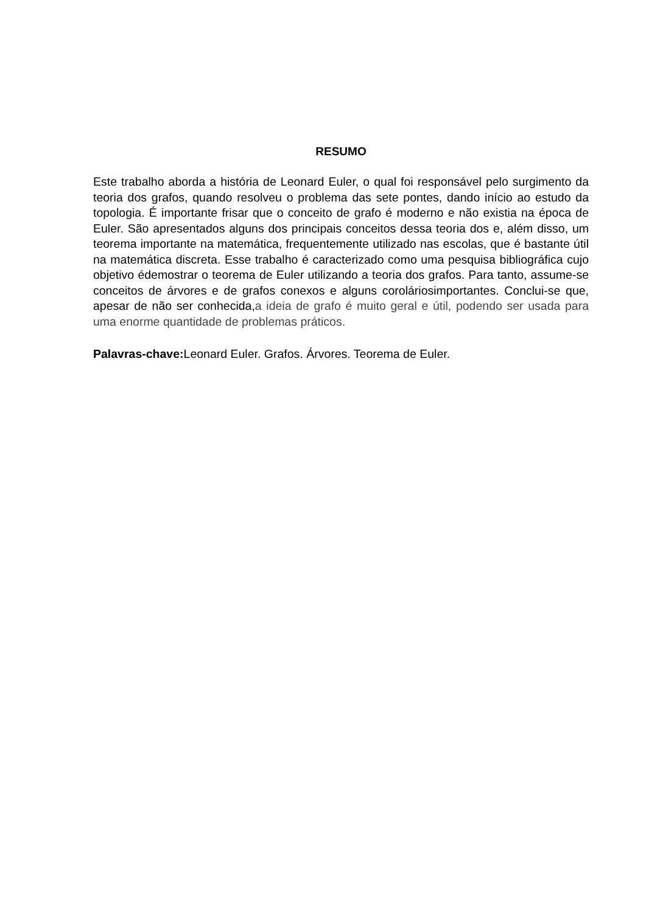RESUMO
Este trabalho aborda a história de Leonard Euler, o qual foi responsável pelo surgimento da teoria dos grafos, quando resolveu o problema das sete pontes, dando início ao estudo da topologia. É importante frisar que o conceito de grafo é moderno e não existia na época de Euler. São apresentados alguns dos principais conceitos dessa teoria dos e, além disso, um teorema importante na matemática, frequentemente utilizado nas escolas, que é bastante útil na matemática discreta. Esse trabalho é caracterizado como uma pesquisa bibliográfica cujo objetivo édemostrar o teorema de Euler utilizando a teoria dos grafos. Para tanto, assume-se conceitos de árvores e de grafos conexos e alguns coroláriosimportantes. Conclui-se que, apesar de não ser conhecida,a ideia de grafo é muito geral e útil, podendo ser usada para uma enorme quantidade de problemas práticos.
Palavras-chave: Leonard Euler. Grafos. Árvores. Teorema de Euler.